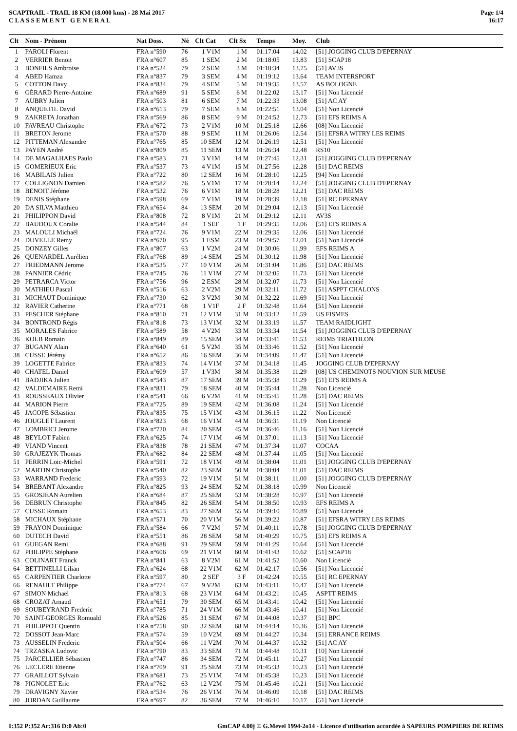SCAPTRAIL - TRAIL 18 KM (18.000 kms) - 28 Mai 2017
C L A S S E M E N T G E N E R A L
Page 1/4
16:17
| Clt | Nom - Prénom | Nat Doss. | Né | Clt Cat | Clt Sx | Temps | Moy. | Club |
| --- | --- | --- | --- | --- | --- | --- | --- | --- |
| 1 | PAROLI Florent | FRA n°590 | 76 | 1 V1M | 1 M | 01:17:04 | 14.02 | [51] JOGGING CLUB D'EPERNAY |
| 2 | VERRIER Benoit | FRA n°607 | 85 | 1 SEM | 2 M | 01:18:05 | 13.83 | [51] SCAP18 |
| 3 | BONFILS Ambroise | FRA n°524 | 79 | 2 SEM | 3 M | 01:18:34 | 13.75 | [51] AV3S |
| 4 | ABED Hamza | FRA n°837 | 79 | 3 SEM | 4 M | 01:19:12 | 13.64 | TEAM INTERSPORT |
| 5 | COTTON Davy | FRA n°834 | 79 | 4 SEM | 5 M | 01:19:35 | 13.57 | AS BOLOGNE |
| 6 | GÉRARD Pierre-Antoine | FRA n°689 | 91 | 5 SEM | 6 M | 01:22:02 | 13.17 | [51] Non Licencié |
| 7 | AUBRY Julien | FRA n°503 | 81 | 6 SEM | 7 M | 01:22:33 | 13.08 | [51] AC AY |
| 8 | ANQUETIL David | FRA n°613 | 79 | 7 SEM | 8 M | 01:22:51 | 13.04 | [51] Non Licencié |
| 9 | ZAKRETA Jonathan | FRA n°569 | 86 | 8 SEM | 9 M | 01:24:52 | 12.73 | [51] EFS REIMS A |
| 10 | FAVREAU Christophe | FRA n°672 | 73 | 2 V1M | 10 M | 01:25:18 | 12.66 | [08] Non Licencié |
| 11 | BRETON Jerome | FRA n°570 | 88 | 9 SEM | 11 M | 01:26:06 | 12.54 | [51] EFSRA WITRY LES REIMS |
| 12 | PITTEMAN Alexandre | FRA n°765 | 85 | 10 SEM | 12 M | 01:26:19 | 12.51 | [51] Non Licencié |
| 13 | PAYEN André | FRA n°809 | 85 | 11 SEM | 13 M | 01:26:34 | 12.48 | RS10 |
| 14 | DE MAGALHAES Paulo | FRA n°583 | 71 | 3 V1M | 14 M | 01:27:45 | 12.31 | [51] JOGGING CLUB D'EPERNAY |
| 15 | GOMERIEUX Eric | FRA n°537 | 73 | 4 V1M | 15 M | 01:27:56 | 12.28 | [51] DAC REIMS |
| 16 | MABILAIS Julien | FRA n°722 | 80 | 12 SEM | 16 M | 01:28:10 | 12.25 | [94] Non Licencié |
| 17 | COLLIGNON Damien | FRA n°582 | 76 | 5 V1M | 17 M | 01:28:14 | 12.24 | [51] JOGGING CLUB D'EPERNAY |
| 18 | BENOIT Jérôme | FRA n°532 | 76 | 6 V1M | 18 M | 01:28:28 | 12.21 | [51] DAC REIMS |
| 19 | DENIS Stéphane | FRA n°598 | 69 | 7 V1M | 19 M | 01:28:39 | 12.18 | [51] RC EPERNAY |
| 20 | DA SILVA Matthieu | FRA n°654 | 84 | 13 SEM | 20 M | 01:29:04 | 12.13 | [51] Non Licencié |
| 21 | PHILIPPON David | FRA n°808 | 72 | 8 V1M | 21 M | 01:29:12 | 12.11 | AV3S |
| 22 | BAUDOUX Coralie | FRA n°544 | 84 | 1 SEF | 1 F | 01:29:35 | 12.06 | [51] EFS REIMS A |
| 23 | MALOULI Michaël | FRA n°724 | 76 | 9 V1M | 22 M | 01:29:35 | 12.06 | [51] Non Licencié |
| 24 | DUVELLE Remy | FRA n°670 | 95 | 1 ESM | 23 M | 01:29:57 | 12.01 | [51] Non Licencié |
| 25 | DONZEY Gilles | FRA n°807 | 63 | 1 V2M | 24 M | 01:30:06 | 11.99 | EFS REIMS A |
| 26 | QUENARDEL Aurélien | FRA n°768 | 89 | 14 SEM | 25 M | 01:30:12 | 11.98 | [51] Non Licencié |
| 27 | FRIEDMANN Jerome | FRA n°535 | 77 | 10 V1M | 26 M | 01:31:04 | 11.86 | [51] DAC REIMS |
| 28 | PANNIER Cédric | FRA n°745 | 76 | 11 V1M | 27 M | 01:32:05 | 11.73 | [51] Non Licencié |
| 29 | PETRARCA Victor | FRA n°756 | 96 | 2 ESM | 28 M | 01:32:07 | 11.73 | [51] Non Licencié |
| 30 | MATHIEU Pascal | FRA n°516 | 63 | 2 V2M | 29 M | 01:32:11 | 11.72 | [51] ASPPT CHALONS |
| 31 | MICHAUT Dominique | FRA n°730 | 62 | 3 V2M | 30 M | 01:32:22 | 11.69 | [51] Non Licencié |
| 32 | RAVIER Catherine | FRA n°771 | 68 | 1 V1F | 2 F | 01:32:48 | 11.64 | [51] Non Licencié |
| 33 | PESCHER Stéphane | FRA n°810 | 71 | 12 V1M | 31 M | 01:33:12 | 11.59 | US FISMES |
| 34 | BONTROND Régis | FRA n°818 | 73 | 13 V1M | 32 M | 01:33:19 | 11.57 | TEAM RAIDLIGHT |
| 35 | MORALES Fabrice | FRA n°589 | 58 | 4 V2M | 33 M | 01:33:34 | 11.54 | [51] JOGGING CLUB D'EPERNAY |
| 36 | KOLB Romain | FRA n°849 | 89 | 15 SEM | 34 M | 01:33:41 | 11.53 | REIMS TRIATHLON |
| 37 | BUGANY Alain | FRA n°640 | 61 | 5 V2M | 35 M | 01:33:46 | 11.52 | [51] Non Licencié |
| 38 | CUSSE Jérémy | FRA n°652 | 86 | 16 SEM | 36 M | 01:34:09 | 11.47 | [51] Non Licencié |
| 39 | LOGETTE Fabrice | FRA n°833 | 74 | 14 V1M | 37 M | 01:34:18 | 11.45 | JOGGING CLUB D'EPERNAY |
| 40 | CHATEL Daniel | FRA n°609 | 57 | 1 V3M | 38 M | 01:35:38 | 11.29 | [08] US CHEMINOTS NOUVION SUR MEUSE |
| 41 | BADJIKA Julien | FRA n°543 | 87 | 17 SEM | 39 M | 01:35:38 | 11.29 | [51] EFS REIMS A |
| 42 | VALDEMAIRE Remi | FRA n°831 | 79 | 18 SEM | 40 M | 01:35:44 | 11.28 | Non Licencié |
| 43 | ROUSSEAUX Olivier | FRA n°541 | 66 | 6 V2M | 41 M | 01:35:45 | 11.28 | [51] DAC REIMS |
| 44 | MARION Pierre | FRA n°725 | 89 | 19 SEM | 42 M | 01:36:08 | 11.24 | [51] Non Licencié |
| 45 | JACOPE Sébastien | FRA n°835 | 75 | 15 V1M | 43 M | 01:36:15 | 11.22 | Non Licencié |
| 46 | JOUGLET Laurent | FRA n°823 | 68 | 16 V1M | 44 M | 01:36:31 | 11.19 | Non Licencié |
| 47 | LOMBRICI Jerome | FRA n°720 | 84 | 20 SEM | 45 M | 01:36:46 | 11.16 | [51] Non Licencié |
| 48 | BEYLOT Fabien | FRA n°625 | 74 | 17 V1M | 46 M | 01:37:01 | 11.13 | [51] Non Licencié |
| 49 | VIAND Vincent | FRA n°838 | 78 | 21 SEM | 47 M | 01:37:34 | 11.07 | COCAA |
| 50 | GRAJEZYK Thomas | FRA n°682 | 84 | 22 SEM | 48 M | 01:37:44 | 11.05 | [51] Non Licencié |
| 51 | PERRIN Loic-Michel | FRA n°591 | 72 | 18 V1M | 49 M | 01:38:04 | 11.01 | [51] JOGGING CLUB D'EPERNAY |
| 52 | MARTIN Christophe | FRA n°540 | 82 | 23 SEM | 50 M | 01:38:04 | 11.01 | [51] DAC REIMS |
| 53 | WARRAND Frederic | FRA n°593 | 72 | 19 V1M | 51 M | 01:38:11 | 11.00 | [51] JOGGING CLUB D'EPERNAY |
| 54 | BREBANT Alexandre | FRA n°825 | 93 | 24 SEM | 52 M | 01:38:18 | 10.99 | Non Licencié |
| 55 | GROSJEAN Aurelien | FRA n°684 | 87 | 25 SEM | 53 M | 01:38:28 | 10.97 | [51] Non Licencié |
| 56 | DEBRUN Christophe | FRA n°845 | 82 | 26 SEM | 54 M | 01:38:50 | 10.93 | EFS REIMS A |
| 57 | CUSSE Romain | FRA n°653 | 83 | 27 SEM | 55 M | 01:39:10 | 10.89 | [51] Non Licencié |
| 58 | MICHAUX Stéphane | FRA n°571 | 70 | 20 V1M | 56 M | 01:39:22 | 10.87 | [51] EFSRA WITRY LES REIMS |
| 59 | FRAYON Dominique | FRA n°584 | 66 | 7 V2M | 57 M | 01:40:11 | 10.78 | [51] JOGGING CLUB D'EPERNAY |
| 60 | DUTECH David | FRA n°551 | 86 | 28 SEM | 58 M | 01:40:29 | 10.75 | [51] EFS REIMS A |
| 61 | GUEGAN Remi | FRA n°688 | 91 | 29 SEM | 59 M | 01:41:29 | 10.64 | [51] Non Licencié |
| 62 | PHILIPPE Stéphane | FRA n°606 | 69 | 21 V1M | 60 M | 01:41:43 | 10.62 | [51] SCAP18 |
| 63 | COLINART Franck | FRA n°841 | 63 | 8 V2M | 61 M | 01:41:52 | 10.60 | Non Licencié |
| 64 | BETTINELLI Lilian | FRA n°624 | 68 | 22 V1M | 62 M | 01:42:17 | 10.56 | [51] Non Licencié |
| 65 | CARPENTIER Charlotte | FRA n°597 | 80 | 2 SEF | 3 F | 01:42:24 | 10.55 | [51] RC EPERNAY |
| 66 | RENAULT Philippe | FRA n°774 | 67 | 9 V2M | 63 M | 01:43:11 | 10.47 | [51] Non Licencié |
| 67 | SIMON Michaël | FRA n°813 | 68 | 23 V1M | 64 M | 01:43:21 | 10.45 | ASPTT REIMS |
| 68 | CROZAT Arnaud | FRA n°651 | 79 | 30 SEM | 65 M | 01:43:41 | 10.42 | [51] Non Licencié |
| 69 | SOUBEYRAND Frederic | FRA n°785 | 71 | 24 V1M | 66 M | 01:43:46 | 10.41 | [51] Non Licencié |
| 70 | SAINT-GEORGES Romuald | FRA n°526 | 85 | 31 SEM | 67 M | 01:44:08 | 10.37 | [51] BPC |
| 71 | PHILIPPOT Quentin | FRA n°758 | 90 | 32 SEM | 68 M | 01:44:14 | 10.36 | [51] Non Licencié |
| 72 | DOSSOT Jean-Marc | FRA n°574 | 59 | 10 V2M | 69 M | 01:44:27 | 10.34 | [51] ERRANCE REIMS |
| 73 | AUSSELIN Frederic | FRA n°504 | 66 | 11 V2M | 70 M | 01:44:37 | 10.32 | [51] AC AY |
| 74 | TRZASKA Ludovic | FRA n°790 | 83 | 33 SEM | 71 M | 01:44:48 | 10.31 | [10] Non Licencié |
| 75 | PARCELLIER Sébastien | FRA n°747 | 86 | 34 SEM | 72 M | 01:45:11 | 10.27 | [51] Non Licencié |
| 76 | LECLERE Etienne | FRA n°709 | 91 | 35 SEM | 73 M | 01:45:33 | 10.23 | [51] Non Licencié |
| 77 | GRAILLOT Sylvain | FRA n°681 | 73 | 25 V1M | 74 M | 01:45:38 | 10.23 | [51] Non Licencié |
| 78 | PIGNOLET Eric | FRA n°762 | 63 | 12 V2M | 75 M | 01:45:46 | 10.21 | [51] Non Licencié |
| 79 | DRAVIGNY Xavier | FRA n°534 | 76 | 26 V1M | 76 M | 01:46:09 | 10.18 | [51] DAC REIMS |
| 80 | JORDAN Guillaume | FRA n°697 | 82 | 36 SEM | 77 M | 01:46:10 | 10.17 | [51] Non Licencié |
I:352 P:352 Ar:316 D:0 Ab:0 GmCAP 4.00j © G.Mevel 1994-2o14 - Licence d'utilisation accordée à SAPEURS POMPIERS DE REIMS